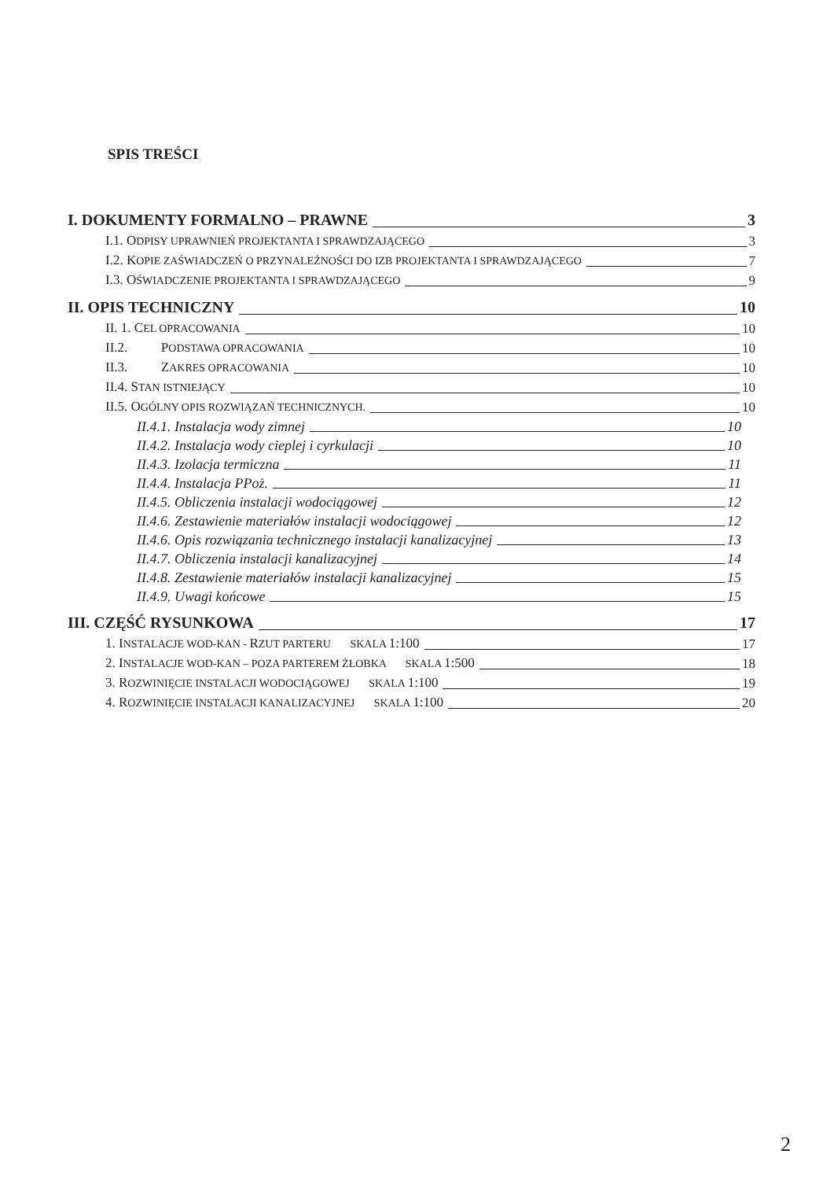SPIS TREŚCI
I. DOKUMENTY FORMALNO – PRAWNE 3
I.1. ODPISY UPRAWNIEŃ PROJEKTANTA I SPRAWDZAJĄCEGO 3
I.2. KOPIE ZAŚWIADCZEŃ O PRZYNALEŻNOŚCI DO IZB PROJEKTANTA I SPRAWDZAJĄCEGO 7
I.3. OŚWIADCZENIE PROJEKTANTA I SPRAWDZAJĄCEGO 9
II. OPIS TECHNICZNY 10
II. 1. CEL OPRACOWANIA 10
II.2. PODSTAWA OPRACOWANIA 10
II.3. ZAKRES OPRACOWANIA 10
II.4. STAN ISTNIEJĄCY 10
II.5. OGÓLNY OPIS ROZWIĄZAŃ TECHNICZNYCH. 10
II.4.1. Instalacja wody zimnej 10
II.4.2. Instalacja wody cieplej i cyrkulacji 10
II.4.3. Izolacja termiczna 11
II.4.4. Instalacja PPoż. 11
II.4.5. Obliczenia instalacji wodociągowej 12
II.4.6. Zestawienie materiałów instalacji wodociągowej 12
II.4.6. Opis rozwiązania technicznego instalacji kanalizacyjnej 13
II.4.7. Obliczenia instalacji kanalizacyjnej 14
II.4.8. Zestawienie materiałów instalacji kanalizacyjnej 15
II.4.9. Uwagi końcowe 15
III. CZĘŚĆ RYSUNKOWA 17
1. INSTALACJE WOD-KAN - RZUT PARTERU SKALA 1:100 17
2. INSTALACJE WOD-KAN – POZA PARTEREM ŻŁOBKA SKALA 1:500 18
3. ROZWINIĘCIE INSTALACJI WODOCIĄGOWEJ SKALA 1:100 19
4. ROZWINIĘCIE INSTALACJI KANALIZACYJNEJ SKALA 1:100 20
2